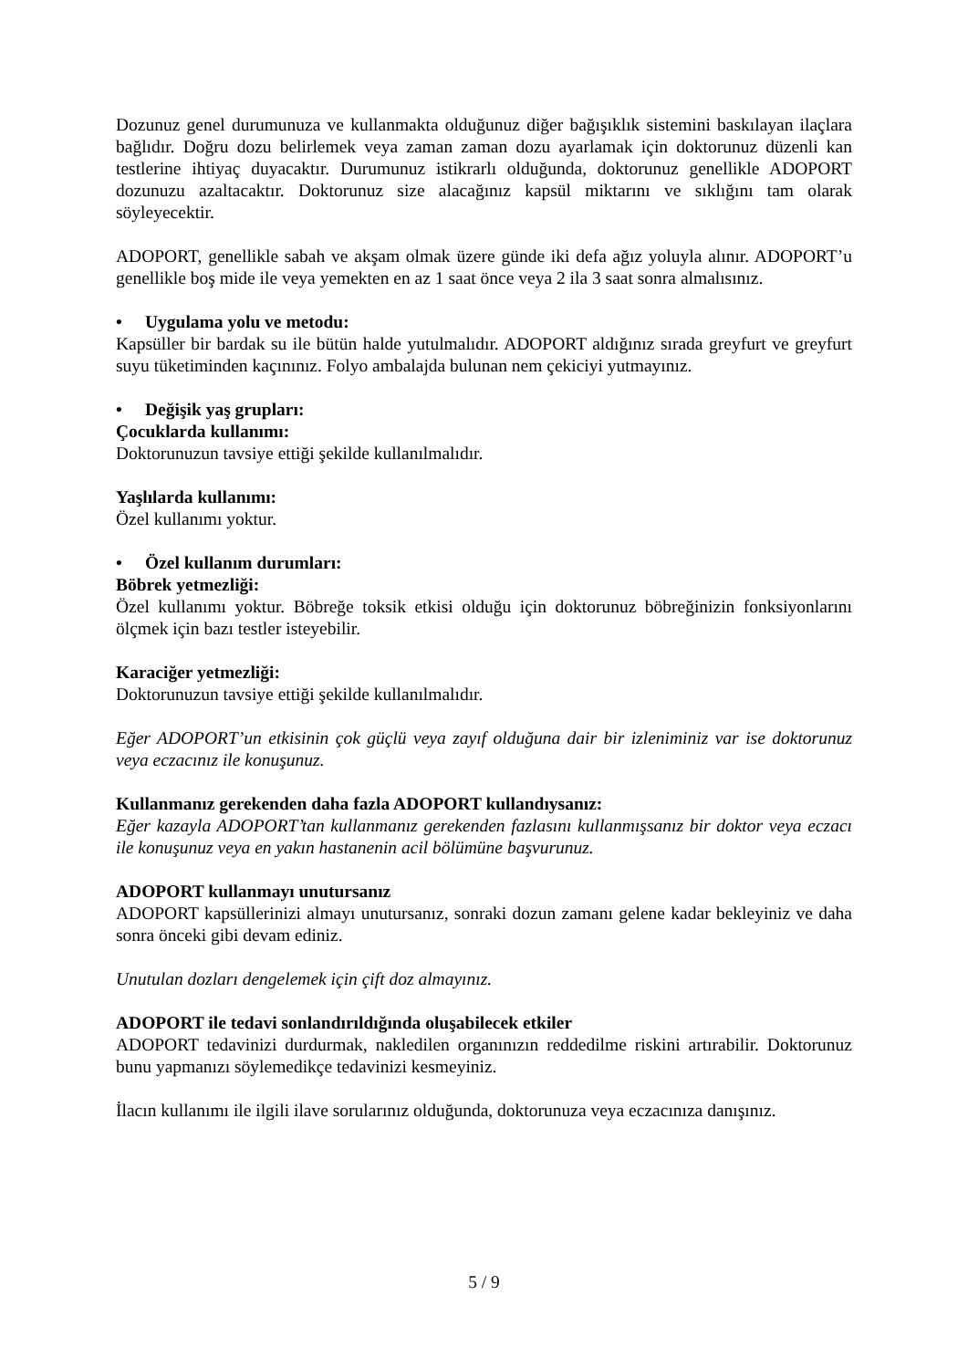Dozunuz genel durumunuza ve kullanmakta olduğunuz diğer bağışıklık sistemini baskılayan ilaçlara bağlıdır. Doğru dozu belirlemek veya zaman zaman dozu ayarlamak için doktorunuz düzenli kan testlerine ihtiyaç duyacaktır. Durumunuz istikrarlı olduğunda, doktorunuz genellikle ADOPORT dozunuzu azaltacaktır. Doktorunuz size alacağınız kapsül miktarını ve sıklığını tam olarak söyleyecektir.
ADOPORT, genellikle sabah ve akşam olmak üzere günde iki defa ağız yoluyla alınır. ADOPORT’u genellikle boş mide ile veya yemekten en az 1 saat önce veya 2 ila 3 saat sonra almalısınız.
• Uygulama yolu ve metodu:
Kapsüller bir bardak su ile bütün halde yutulmalıdır. ADOPORT aldığınız sırada greyfurt ve greyfurt suyu tüketiminden kaçınınız. Folyo ambalajda bulunan nem çekiciyi yutmayınız.
• Değişik yaş grupları:
Çocuklarda kullanımı:
Doktorunuzun tavsiye ettiği şekilde kullanılmalıdır.
Yaşlılarda kullanımı:
Özel kullanımı yoktur.
• Özel kullanım durumları:
Böbrek yetmezliği:
Özel kullanımı yoktur. Böbreğe toksik etkisi olduğu için doktorunuz böbreğinizin fonksiyonlarını ölçmek için bazı testler isteyebilir.
Karaciğer yetmezliği:
Doktorunuzun tavsiye ettiği şekilde kullanılmalıdır.
Eğer ADOPORT’un etkisinin çok güçlü veya zayıf olduğuna dair bir izleniminiz var ise doktorunuz veya eczacınız ile konuşunuz.
Kullanmanız gerekenden daha fazla ADOPORT kullandıysanız:
Eğer kazayla ADOPORT’tan kullanmanız gerekenden fazlasını kullanmışsanız bir doktor veya eczacı ile konuşunuz veya en yakın hastanenin acil bölümüne başvurunuz.
ADOPORT kullanmayı unutursanız
ADOPORT kapsüllerinizi almayı unutursanız, sonraki dozun zamanı gelene kadar bekleyiniz ve daha sonra önceki gibi devam ediniz.
Unutulan dozları dengelemek için çift doz almayınız.
ADOPORT ile tedavi sonlandırıldığında oluşabilecek etkiler
ADOPORT tedavinizi durdurmak, nakledilen organınızın reddedilme riskini artırabilir. Doktorunuz bunu yapmanızı söylemedikçe tedavinizi kesmeyiniz.
İlacın kullanımı ile ilgili ilave sorularınız olduğunda, doktorunuza veya eczacınıza danışınız.
5 / 9